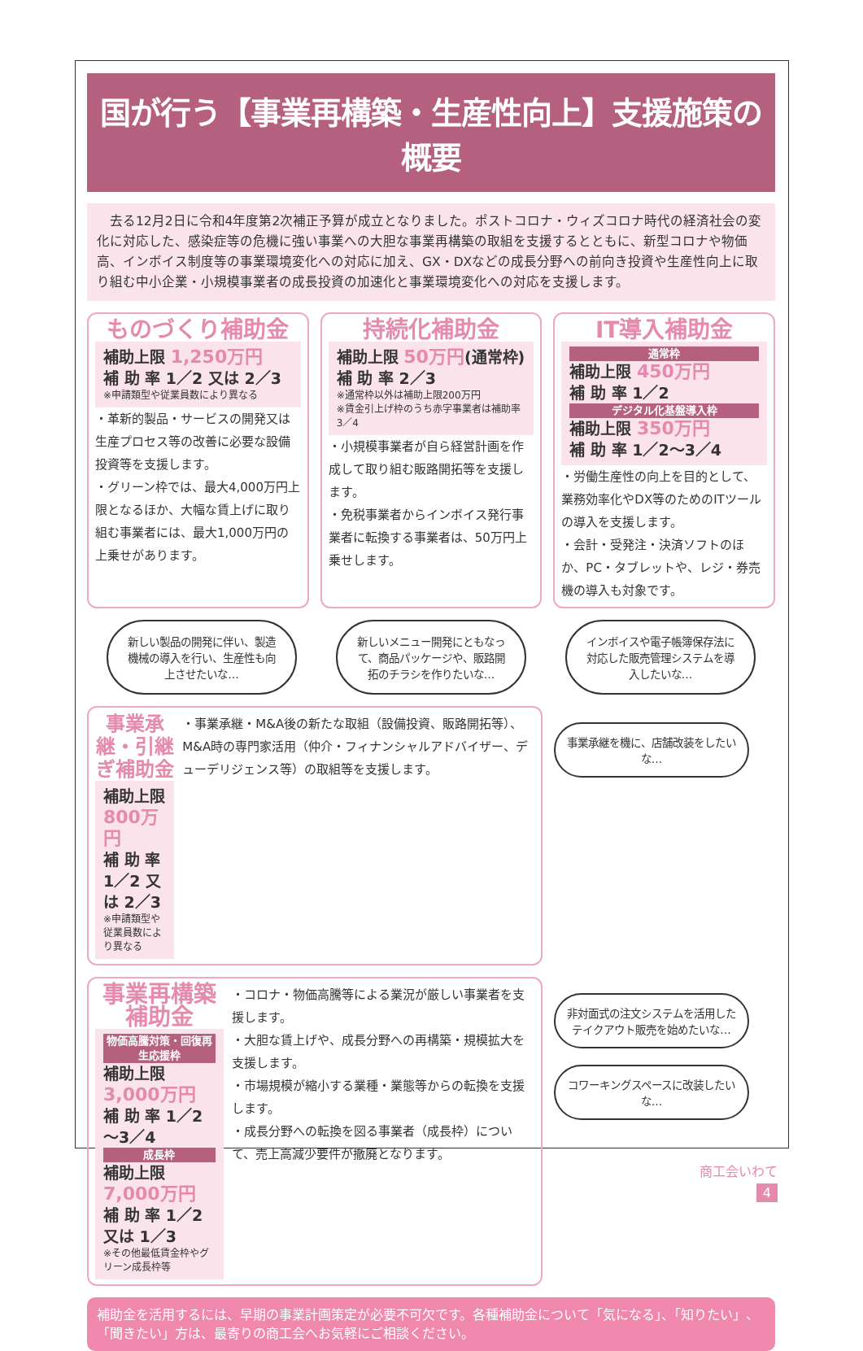国が行う【事業再構築・生産性向上】支援施策の概要
　去る12月2日に令和4年度第2次補正予算が成立となりました。ポストコロナ・ウィズコロナ時代の経済社会の変化に対応した、感染症等の危機に強い事業への大胆な事業再構築の取組を支援するとともに、新型コロナや物価高、インボイス制度等の事業環境変化への対応に加え、GX・DXなどの成長分野への前向き投資や生産性向上に取り組む中小企業・小規模事業者の成長投資の加速化と事業環境変化への対応を支援します。
ものづくり補助金
補助上限 1,250万円
補 助 率 1／2 又は 2／3
※申請類型や従業員数により異なる
・革新的製品・サービスの開発又は生産プロセス等の改善に必要な設備投資等を支援します。
・グリーン枠では、最大4,000万円上限となるほか、大幅な賃上げに取り組む事業者には、最大1,000万円の上乗せがあります。
持続化補助金
補助上限 50万円(通常枠)
補 助 率 2／3
※通常枠以外は補助上限200万円
※賃金引上げ枠のうち赤字事業者は補助率3／4
・小規模事業者が自ら経営計画を作成して取り組む販路開拓等を支援します。
・免税事業者からインボイス発行事業者に転換する事業者は、50万円上乗せします。
IT導入補助金
通常枠
補助上限 450万円
補 助 率 1／2
デジタル化基盤導入枠
補助上限 350万円
補 助 率 1／2～3／4
・労働生産性の向上を目的として、業務効率化やDX等のためのITツールの導入を支援します。
・会計・受発注・決済ソフトのほか、PC・タブレットや、レジ・券売機の導入も対象です。
新しい製品の開発に伴い、製造機械の導入を行い、生産性も向上させたいな…
新しいメニュー開発にともなって、商品パッケージや、販路開拓のチラシを作りたいな…
インボイスや電子帳簿保存法に対応した販売管理システムを導入したいな…
事業承継・引継ぎ補助金
補助上限 800万円
補 助 率 1／2 又は 2／3
※申請類型や従業員数により異なる
・事業承継・M&A後の新たな取組（設備投資、販路開拓等）、M&A時の専門家活用（仲介・フィナンシャルアドバイザー、デューデリジェンス等）の取組等を支援します。
事業承継を機に、店舗改装をしたいな…
事業再構築補助金
物価高騰対策・回復再生応援枠
補助上限 3,000万円
補 助 率 1／2～3／4
成長枠
補助上限 7,000万円
補 助 率 1／2 又は 1／3
※その他最低賃金枠やグリーン成長枠等
・コロナ・物価高騰等による業況が厳しい事業者を支援します。
・大胆な賃上げや、成長分野への再構築・規模拡大を支援します。
・市場規模が縮小する業種・業態等からの転換を支援します。
・成長分野への転換を図る事業者（成長枠）について、売上高減少要件が撤廃となります。
非対面式の注文システムを活用したテイクアウト販売を始めたいな…
コワーキングスペースに改装したいな…
補助金を活用するには、早期の事業計画策定が必要不可欠です。各種補助金について「気になる」、「知りたい」、「聞きたい」方は、最寄りの商工会へお気軽にご相談ください。
商工会いわて
4